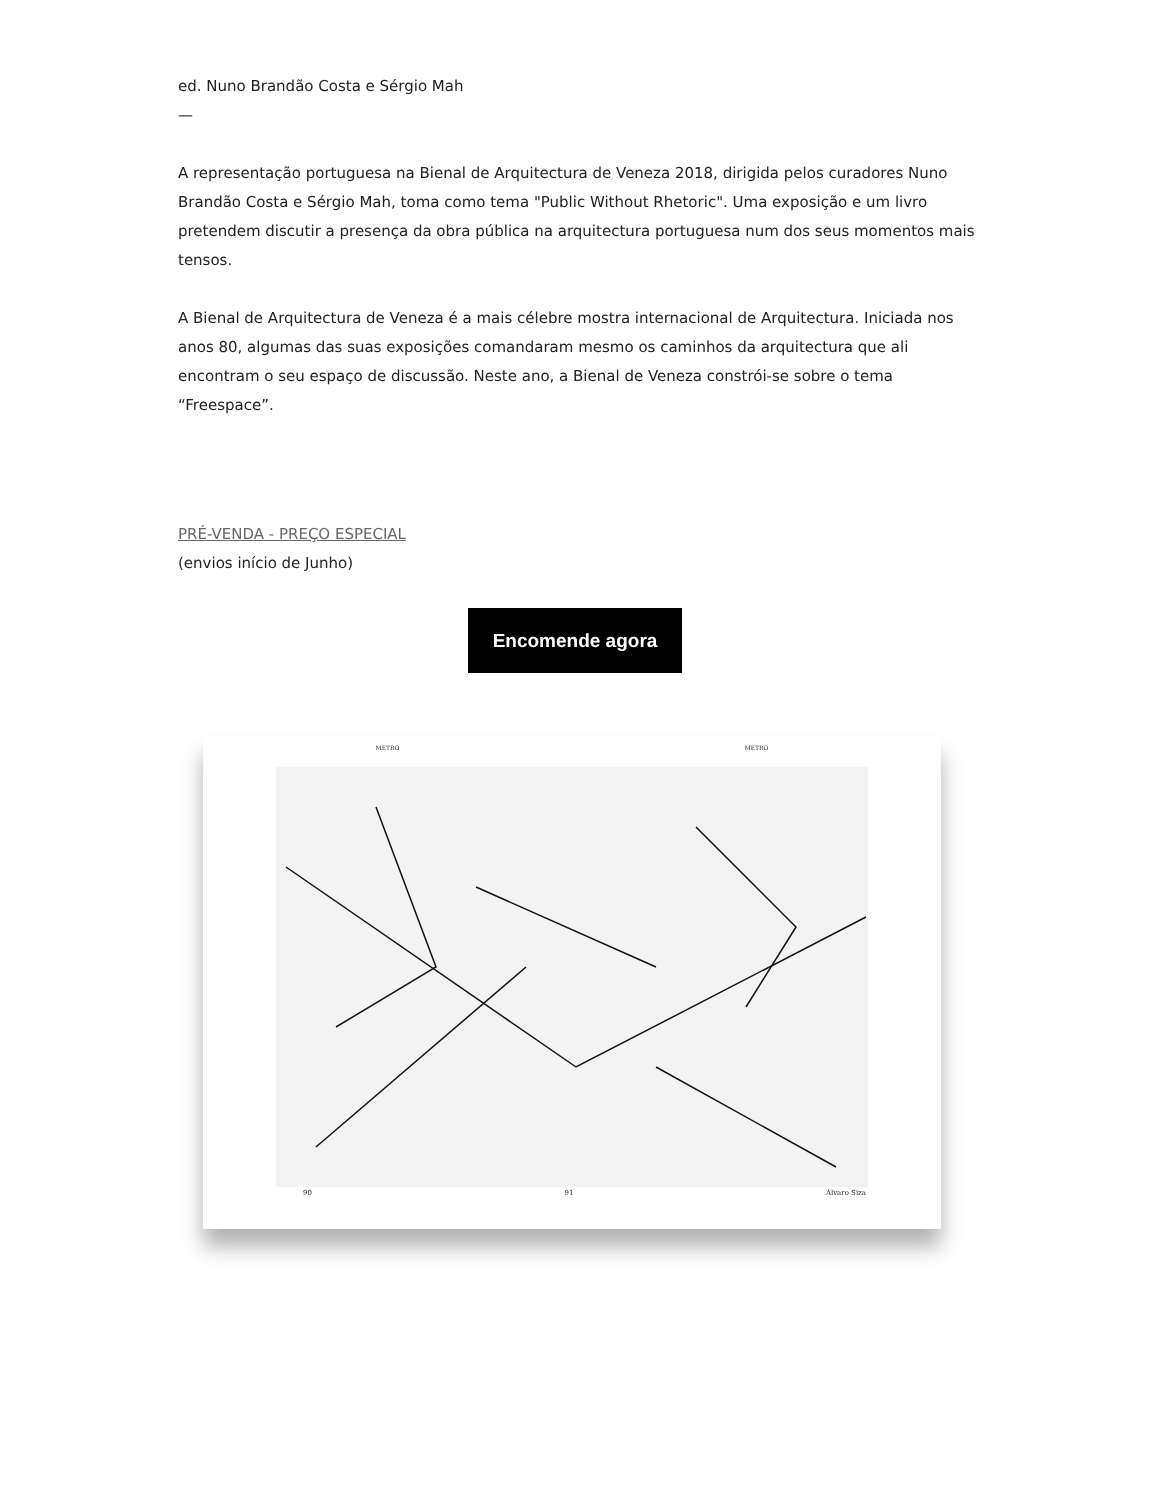ed. Nuno Brandão Costa e Sérgio Mah
—
A representação portuguesa na Bienal de Arquitectura de Veneza 2018, dirigida pelos curadores Nuno Brandão Costa e Sérgio Mah, toma como tema "Public Without Rhetoric". Uma exposição e um livro pretendem discutir a presença da obra pública na arquitectura portuguesa num dos seus momentos mais tensos.
A Bienal de Arquitectura de Veneza é a mais célebre mostra internacional de Arquitectura. Iniciada nos anos 80, algumas das suas exposições comandaram mesmo os caminhos da arquitectura que ali encontram o seu espaço de discussão. Neste ano, a Bienal de Veneza constrói-se sobre o tema “Freespace”.
PRÉ-VENDA - PREÇO ESPECIAL
(envios início de Junho)
Encomende agora
METRO METRO
90 91 Álvaro Siza